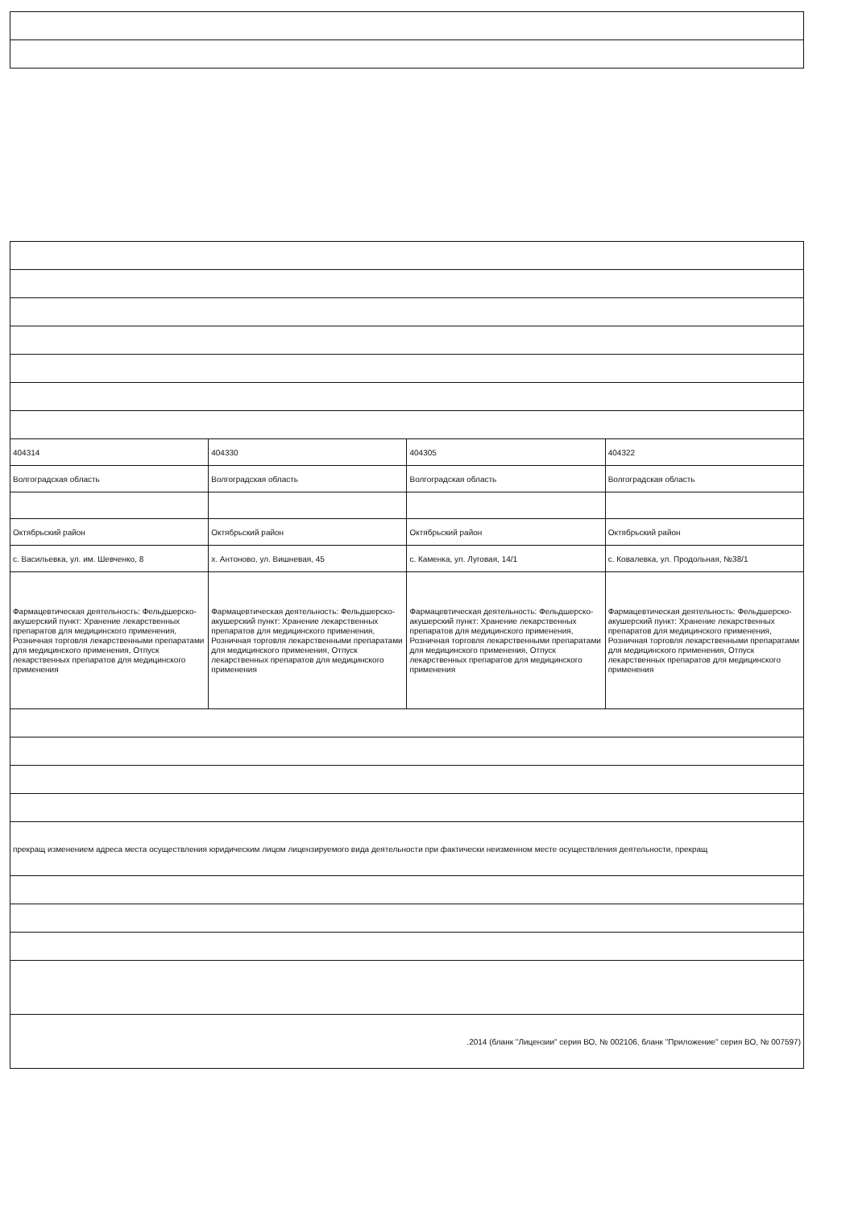| 404314 | 404330 | 404305 | 404322 |
| Волгоградская область | Волгоградская область | Волгоградская область | Волгоградская область |
| Октябрьский район | Октябрьский район | Октябрьский район | Октябрьский район |
| с. Васильевка, ул. им. Шевченко, 8 | х. Антоново, ул. Вишневая, 45 | с. Каменка, ул. Луговая, 14/1 | с. Ковалевка, ул. Продольная, №38/1 |
| Фармацевтическая деятельность: Фельдшерско-акушерский пункт: Хранение лекарственных препаратов для медицинского применения, Розничная торговля лекарственными препаратами для медицинского применения, Отпуск лекарственных препаратов для медицинского применения | Фармацевтическая деятельность: Фельдшерско-акушерский пункт: Хранение лекарственных препаратов для медицинского применения, Розничная торговля лекарственными препаратами для медицинского применения, Отпуск лекарственных препаратов для медицинского применения | Фармацевтическая деятельность: Фельдшерско-акушерский пункт: Хранение лекарственных препаратов для медицинского применения, Розничная торговля лекарственными препаратами для медицинского применения, Отпуск лекарственных препаратов для медицинского применения | Фармацевтическая деятельность: Фельдшерско-акушерский пункт: Хранение лекарственных препаратов для медицинского применения, Розничная торговля лекарственными препаратами для медицинского применения, Отпуск лекарственных препаратов для медицинского применения |
| прекращ изменением адреса места осуществления юридическим лицом лицензируемого вида деятельности при фактически неизменном месте осуществления деятельности, прекращ | | | |
| .2014 (бланк "Лицензии" серия ВО, № 002106, бланк "Приложение" серия ВО, № 007597) | | | |